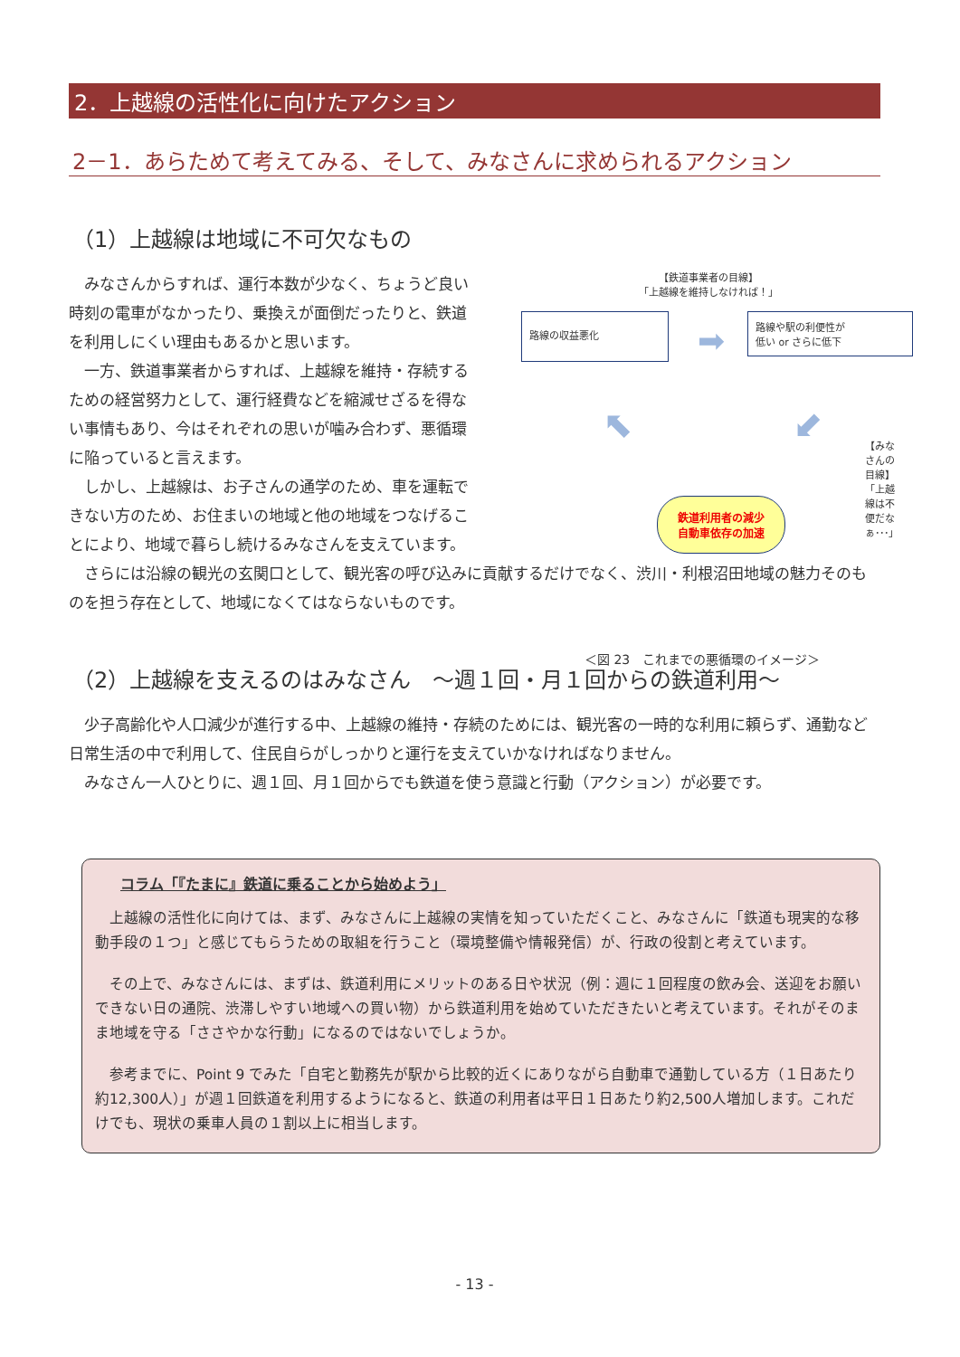2．上越線の活性化に向けたアクション
2－1．あらためて考えてみる、そして、みなさんに求められるアクション
（1）上越線は地域に不可欠なもの
　みなさんからすれば、運行本数が少なく、ちょうど良い時刻の電車がなかったり、乗換えが面倒だったりと、鉄道を利用しにくい理由もあるかと思います。
　一方、鉄道事業者からすれば、上越線を維持・存続するための経営努力として、運行経費などを縮減せざるを得ない事情もあり、今はそれぞれの思いが噛み合わず、悪循環に陥っていると言えます。
　しかし、上越線は、お子さんの通学のため、車を運転できない方のため、お住まいの地域と他の地域をつなげることにより、地域で暮らし続けるみなさんを支えています。
【鉄道事業者の目線】
「上越線を維持しなければ！」
路線の収益悪化
➡
路線や駅の利便性が
低い or さらに低下
⬉ ⬋
【みなさんの目線】
「上越線は不便だなぁ･･･」
鉄道利用者の減少
自動車依存の加速
＜図 23　これまでの悪循環のイメージ＞
　さらには沿線の観光の玄関口として、観光客の呼び込みに貢献するだけでなく、渋川・利根沼田地域の魅力そのものを担う存在として、地域になくてはならないものです。
（2）上越線を支えるのはみなさん　～週１回・月１回からの鉄道利用～
　少子高齢化や人口減少が進行する中、上越線の維持・存続のためには、観光客の一時的な利用に頼らず、通勤など日常生活の中で利用して、住民自らがしっかりと運行を支えていかなければなりません。
　みなさん一人ひとりに、週１回、月１回からでも鉄道を使う意識と行動（アクション）が必要です。
コラム「『たまに』鉄道に乗ることから始めよう」
　上越線の活性化に向けては、まず、みなさんに上越線の実情を知っていただくこと、みなさんに「鉄道も現実的な移動手段の１つ」と感じてもらうための取組を行うこと（環境整備や情報発信）が、行政の役割と考えています。
　その上で、みなさんには、まずは、鉄道利用にメリットのある日や状況（例：週に１回程度の飲み会、送迎をお願いできない日の通院、渋滞しやすい地域への買い物）から鉄道利用を始めていただきたいと考えています。それがそのまま地域を守る「ささやかな行動」になるのではないでしょうか。
　参考までに、Point 9 でみた「自宅と勤務先が駅から比較的近くにありながら自動車で通勤している方（１日あたり約12,300人）」が週１回鉄道を利用するようになると、鉄道の利用者は平日１日あたり約2,500人増加します。これだけでも、現状の乗車人員の１割以上に相当します。
- 13 -